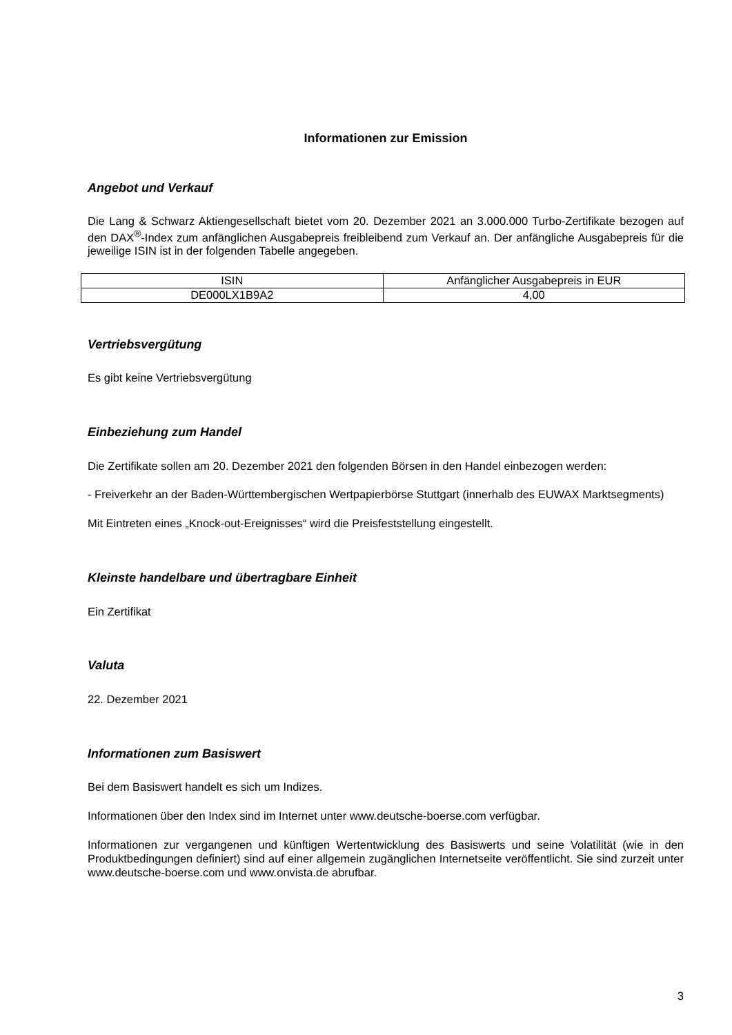Informationen zur Emission
Angebot und Verkauf
Die Lang & Schwarz Aktiengesellschaft bietet vom 20. Dezember 2021 an 3.000.000 Turbo-Zertifikate bezogen auf den DAX<sup>®</sup>-Index zum anfänglichen Ausgabepreis freibleibend zum Verkauf an. Der anfängliche Ausgabepreis für die jeweilige ISIN ist in der folgenden Tabelle angegeben.
| ISIN | Anfänglicher Ausgabepreis in EUR |
| DE000LX1B9A2 | 4,00 |
Vertriebsvergütung
Es gibt keine Vertriebsvergütung
Einbeziehung zum Handel
Die Zertifikate sollen am 20. Dezember 2021 den folgenden Börsen in den Handel einbezogen werden:
- Freiverkehr an der Baden-Württembergischen Wertpapierbörse Stuttgart (innerhalb des EUWAX Marktsegments)
Mit Eintreten eines „Knock-out-Ereignisses“ wird die Preisfeststellung eingestellt.
Kleinste handelbare und übertragbare Einheit
Ein Zertifikat
Valuta
22. Dezember 2021
Informationen zum Basiswert
Bei dem Basiswert handelt es sich um Indizes.
Informationen über den Index sind im Internet unter www.deutsche-boerse.com verfügbar.
Informationen zur vergangenen und künftigen Wertentwicklung des Basiswerts und seine Volatilität (wie in den Produktbedingungen definiert) sind auf einer allgemein zugänglichen Internetseite veröffentlicht. Sie sind zurzeit unter www.deutsche-boerse.com und www.onvista.de abrufbar.
3